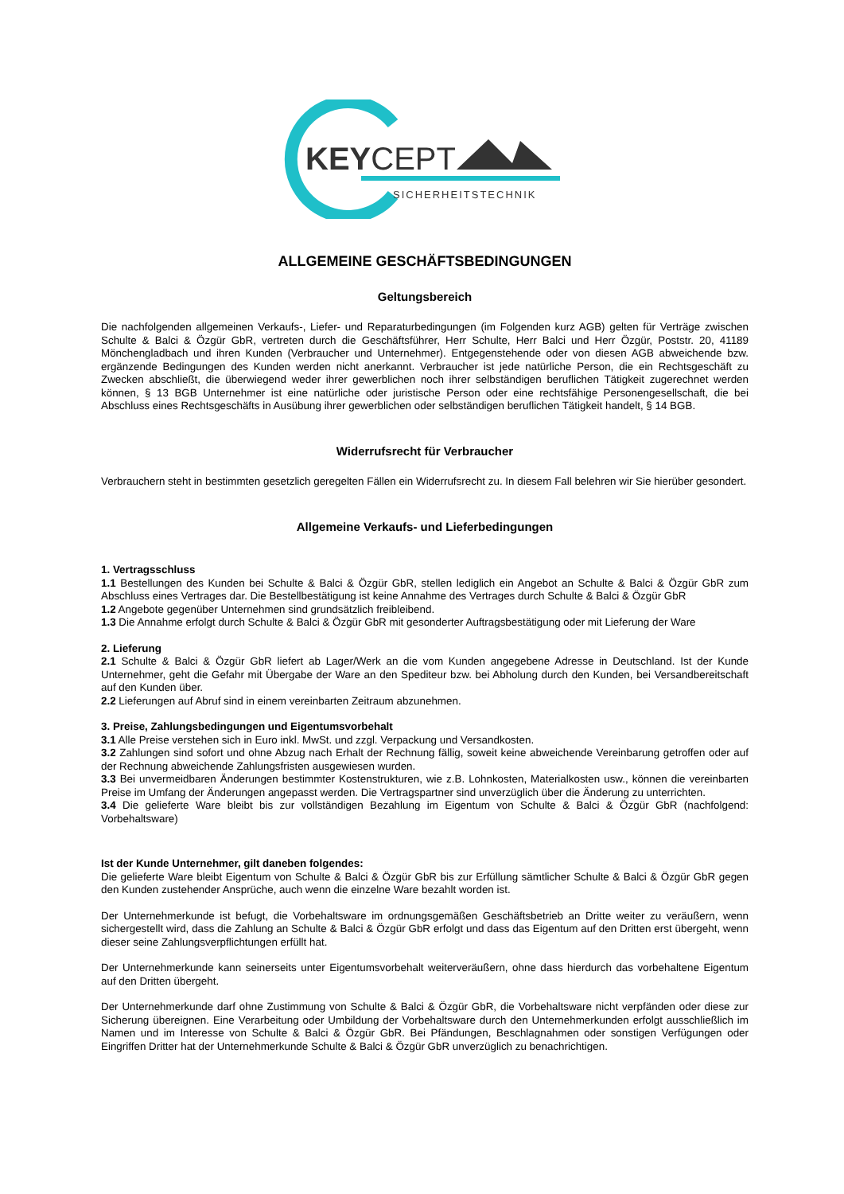KEYCEPT
SICHERHEITSTECHNIK
ALLGEMEINE GESCHÄFTSBEDINGUNGEN
Geltungsbereich
Die nachfolgenden allgemeinen Verkaufs-, Liefer- und Reparaturbedingungen (im Folgenden kurz AGB) gelten für Verträge zwischen Schulte & Balci & Özgür GbR, vertreten durch die Geschäftsführer, Herr Schulte, Herr Balci und Herr Özgür, Poststr. 20, 41189 Mönchengladbach und ihren Kunden (Verbraucher und Unternehmer). Entgegenstehende oder von diesen AGB abweichende bzw. ergänzende Bedingungen des Kunden werden nicht anerkannt. Verbraucher ist jede natürliche Person, die ein Rechtsgeschäft zu Zwecken abschließt, die überwiegend weder ihrer gewerblichen noch ihrer selbständigen beruflichen Tätigkeit zugerechnet werden können, § 13 BGB Unternehmer ist eine natürliche oder juristische Person oder eine rechtsfähige Personengesellschaft, die bei Abschluss eines Rechtsgeschäfts in Ausübung ihrer gewerblichen oder selbständigen beruflichen Tätigkeit handelt, § 14 BGB.
Widerrufsrecht für Verbraucher
Verbrauchern steht in bestimmten gesetzlich geregelten Fällen ein Widerrufsrecht zu. In diesem Fall belehren wir Sie hierüber gesondert.
Allgemeine Verkaufs- und Lieferbedingungen
1. Vertragsschluss
1.1 Bestellungen des Kunden bei Schulte & Balci & Özgür GbR, stellen lediglich ein Angebot an Schulte & Balci & Özgür GbR zum Abschluss eines Vertrages dar. Die Bestellbestätigung ist keine Annahme des Vertrages durch Schulte & Balci & Özgür GbR
1.2 Angebote gegenüber Unternehmen sind grundsätzlich freibleibend.
1.3 Die Annahme erfolgt durch Schulte & Balci & Özgür GbR mit gesonderter Auftragsbestätigung oder mit Lieferung der Ware
2. Lieferung
2.1 Schulte & Balci & Özgür GbR liefert ab Lager/Werk an die vom Kunden angegebene Adresse in Deutschland. Ist der Kunde Unternehmer, geht die Gefahr mit Übergabe der Ware an den Spediteur bzw. bei Abholung durch den Kunden, bei Versandbereitschaft auf den Kunden über.
2.2 Lieferungen auf Abruf sind in einem vereinbarten Zeitraum abzunehmen.
3. Preise, Zahlungsbedingungen und Eigentumsvorbehalt
3.1 Alle Preise verstehen sich in Euro inkl. MwSt. und zzgl. Verpackung und Versandkosten.
3.2 Zahlungen sind sofort und ohne Abzug nach Erhalt der Rechnung fällig, soweit keine abweichende Vereinbarung getroffen oder auf der Rechnung abweichende Zahlungsfristen ausgewiesen wurden.
3.3 Bei unvermeidbaren Änderungen bestimmter Kostenstrukturen, wie z.B. Lohnkosten, Materialkosten usw., können die vereinbarten Preise im Umfang der Änderungen angepasst werden. Die Vertragspartner sind unverzüglich über die Änderung zu unterrichten.
3.4 Die gelieferte Ware bleibt bis zur vollständigen Bezahlung im Eigentum von Schulte & Balci & Özgür GbR (nachfolgend: Vorbehaltsware)
Ist der Kunde Unternehmer, gilt daneben folgendes:
Die gelieferte Ware bleibt Eigentum von Schulte & Balci & Özgür GbR bis zur Erfüllung sämtlicher Schulte & Balci & Özgür GbR gegen den Kunden zustehender Ansprüche, auch wenn die einzelne Ware bezahlt worden ist.
Der Unternehmerkunde ist befugt, die Vorbehaltsware im ordnungsgemäßen Geschäftsbetrieb an Dritte weiter zu veräußern, wenn sichergestellt wird, dass die Zahlung an Schulte & Balci & Özgür GbR erfolgt und dass das Eigentum auf den Dritten erst übergeht, wenn dieser seine Zahlungsverpflichtungen erfüllt hat.
Der Unternehmerkunde kann seinerseits unter Eigentumsvorbehalt weiterveräußern, ohne dass hierdurch das vorbehaltene Eigentum auf den Dritten übergeht.
Der Unternehmerkunde darf ohne Zustimmung von Schulte & Balci & Özgür GbR, die Vorbehaltsware nicht verpfänden oder diese zur Sicherung übereignen. Eine Verarbeitung oder Umbildung der Vorbehaltsware durch den Unternehmerkunden erfolgt ausschließlich im Namen und im Interesse von Schulte & Balci & Özgür GbR. Bei Pfändungen, Beschlagnahmen oder sonstigen Verfügungen oder Eingriffen Dritter hat der Unternehmerkunde Schulte & Balci & Özgür GbR unverzüglich zu benachrichtigen.